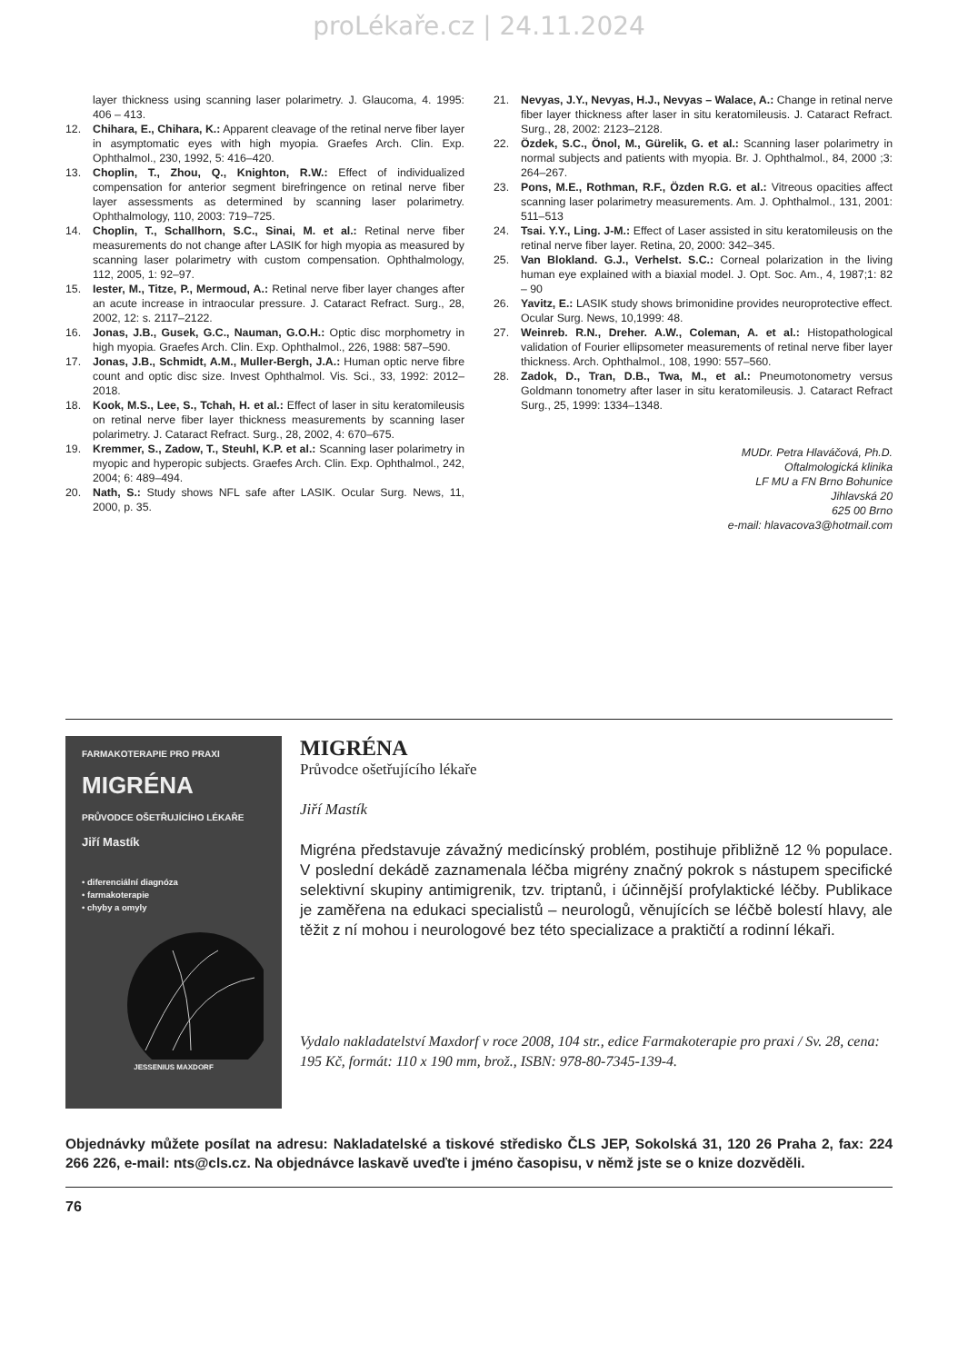proLékaře.cz | 24.11.2024
layer thickness using scanning laser polarimetry. J. Glaucoma, 4. 1995: 406 – 413.
12. Chihara, E., Chihara, K.: Apparent cleavage of the retinal nerve fiber layer in asymptomatic eyes with high myopia. Graefes Arch. Clin. Exp. Ophthalmol., 230, 1992, 5: 416–420.
13. Choplin, T., Zhou, Q., Knighton, R.W.: Effect of individualized compensation for anterior segment birefringence on retinal nerve fiber layer assessments as determined by scanning laser polarimetry. Ophthalmology, 110, 2003: 719–725.
14. Choplin, T., Schallhorn, S.C., Sinai, M. et al.: Retinal nerve fiber measurements do not change after LASIK for high myopia as measured by scanning laser polarimetry with custom compensation. Ophthalmology, 112, 2005, 1: 92–97.
15. Iester, M., Titze, P., Mermoud, A.: Retinal nerve fiber layer changes after an acute increase in intraocular pressure. J. Cataract Refract. Surg., 28, 2002, 12: s. 2117–2122.
16. Jonas, J.B., Gusek, G.C., Nauman, G.O.H.: Optic disc morphometry in high myopia. Graefes Arch. Clin. Exp. Ophthalmol., 226, 1988: 587–590.
17. Jonas, J.B., Schmidt, A.M., Muller-Bergh, J.A.: Human optic nerve fibre count and optic disc size. Invest Ophthalmol. Vis. Sci., 33, 1992: 2012–2018.
18. Kook, M.S., Lee, S., Tchah, H. et al.: Effect of laser in situ keratomileusis on retinal nerve fiber layer thickness measurements by scanning laser polarimetry. J. Cataract Refract. Surg., 28, 2002, 4: 670–675.
19. Kremmer, S., Zadow, T., Steuhl, K.P. et al.: Scanning laser polarimetry in myopic and hyperopic subjects. Graefes Arch. Clin. Exp. Ophthalmol., 242, 2004; 6: 489–494.
20. Nath, S.: Study shows NFL safe after LASIK. Ocular Surg. News, 11, 2000, p. 35.
21. Nevyas, J.Y., Nevyas, H.J., Nevyas – Walace, A.: Change in retinal nerve fiber layer thickness after laser in situ keratomileusis. J. Cataract Refract. Surg., 28, 2002: 2123–2128.
22. Özdek, S.C., Önol, M., Gürelik, G. et al.: Scanning laser polarimetry in normal subjects and patients with myopia. Br. J. Ophthalmol., 84, 2000 ;3: 264–267.
23. Pons, M.E., Rothman, R.F., Özden R.G. et al.: Vitreous opacities affect scanning laser polarimetry measurements. Am. J. Ophthalmol., 131, 2001: 511–513
24. Tsai. Y.Y., Ling. J-M.: Effect of Laser assisted in situ keratomileusis on the retinal nerve fiber layer. Retina, 20, 2000: 342–345.
25. Van Blokland. G.J., Verhelst. S.C.: Corneal polarization in the living human eye explained with a biaxial model. J. Opt. Soc. Am., 4, 1987;1: 82 – 90
26. Yavitz, E.: LASIK study shows brimonidine provides neuroprotective effect. Ocular Surg. News, 10,1999: 48.
27. Weinreb. R.N., Dreher. A.W., Coleman, A. et al.: Histopathological validation of Fourier ellipsometer measurements of retinal nerve fiber layer thickness. Arch. Ophthalmol., 108, 1990: 557–560.
28. Zadok, D., Tran, D.B., Twa, M., et al.: Pneumotonometry versus Goldmann tonometry after laser in situ keratomileusis. J. Cataract Refract Surg., 25, 1999: 1334–1348.
MUDr. Petra Hlaváčová, Ph.D.
Oftalmologická klinika
LF MU a FN Brno Bohunice
Jihlavská 20
625 00 Brno
e-mail: hlavacova3@hotmail.com
FARMAKOTERAPIE PRO PRAXI
MIGRÉNA
PRŮVODCE OŠETŘUJÍCÍHO LÉKAŘE
Jiří Mastík
• diferenciální diagnóza
• farmakoterapie
• chyby a omyly
JESSENIUS MAXDORF
MIGRÉNA
Průvodce ošetřujícího lékaře
Jiří Mastík
Migréna představuje závažný medicínský problém, postihuje přibližně 12 % populace. V poslední dekádě zaznamenala léčba migrény značný pokrok s nástupem specifické selektivní skupiny antimigrenik, tzv. triptanů, i účinnější profylaktické léčby. Publikace je zaměřena na edukaci specialistů – neurologů, věnujících se léčbě bolestí hlavy, ale těžit z ní mohou i neurologové bez této specializace a praktičtí a rodinní lékaři.
Vydalo nakladatelství Maxdorf v roce 2008, 104 str., edice Farmakoterapie pro praxi / Sv. 28, cena: 195 Kč, formát: 110 x 190 mm, brož., ISBN: 978-80-7345-139-4.
Objednávky můžete posílat na adresu: Nakladatelské a tiskové středisko ČLS JEP, Sokolská 31, 120 26 Praha 2, fax: 224 266 226, e-mail: nts@cls.cz. Na objednávce laskavě uveďte i jméno časopisu, v němž jste se o knize dozvěděli.
76